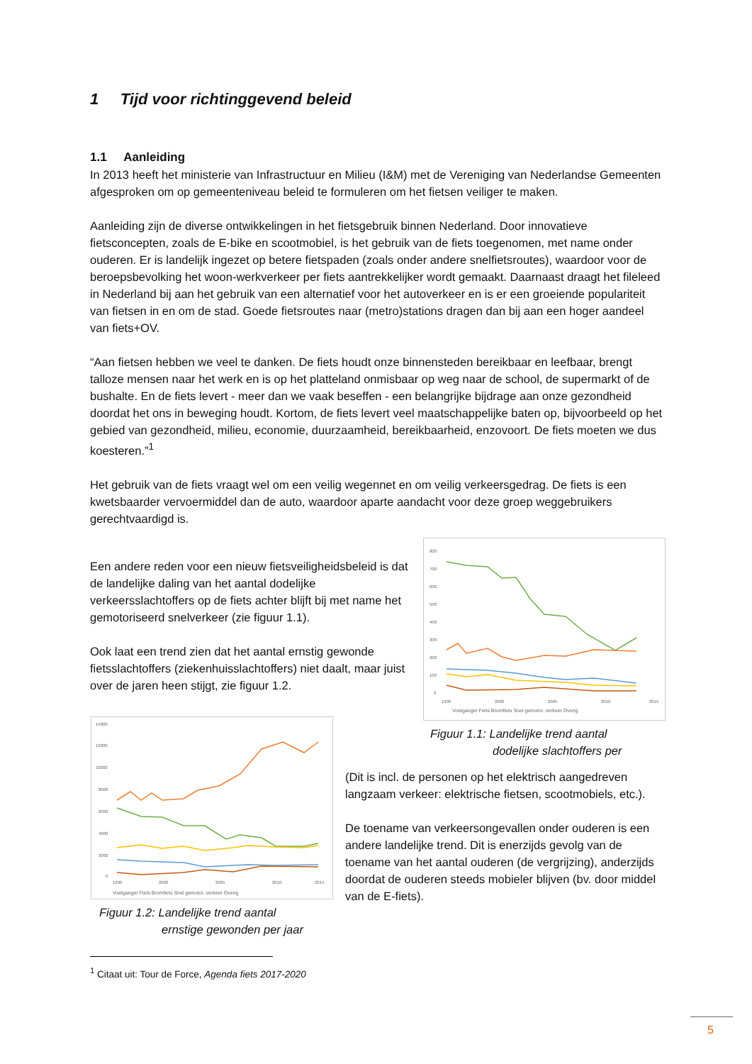1 Tijd voor richtinggevend beleid
1.1 Aanleiding
In 2013 heeft het ministerie van Infrastructuur en Milieu (I&M) met de Vereniging van Nederlandse Gemeenten afgesproken om op gemeenteniveau beleid te formuleren om het fietsen veiliger te maken.
Aanleiding zijn de diverse ontwikkelingen in het fietsgebruik binnen Nederland. Door innovatieve fietsconcepten, zoals de E-bike en scootmobiel, is het gebruik van de fiets toegenomen, met name onder ouderen. Er is landelijk ingezet op betere fietspaden (zoals onder andere snelfietsroutes), waardoor voor de beroepsbevolking het woon-werkverkeer per fiets aantrekkelijker wordt gemaakt. Daarnaast draagt het fileleed in Nederland bij aan het gebruik van een alternatief voor het autover­keer en is er een groeiende populariteit van fietsen in en om de stad. Goede fietsroutes naar (metro)stations dragen dan bij aan een hoger aandeel van fiets+OV.
“Aan fietsen hebben we veel te danken. De fiets houdt onze binnensteden bereikbaar en leefbaar, brengt talloze mensen naar het werk en is op het platteland onmisbaar op weg naar de school, de supermarkt of de bushalte. En de fiets levert - meer dan we vaak beseffen - een belangrijke bijdrage aan onze gezondheid doordat het ons in beweging houdt. Kortom, de fiets levert veel maatschappe­lijke baten op, bijvoorbeeld op het gebied van gezondheid, milieu, economie, duurzaamheid, bereikbaarheid, enzovoort. De fiets moeten we dus koesteren.”<sup>1</sup>
Het gebruik van de fiets vraagt wel om een veilig wegennet en om veilig verkeersgedrag. De fiets is een kwetsbaarder vervoermiddel dan de auto, waardoor aparte aandacht voor deze groep weggebruikers gerechtvaardigd is.
Een andere reden voor een nieuw fietsveiligheidsbeleid is dat de landelijke daling van het aantal dodelijke verkeersslachtoffers op de fiets achter blijft bij met name het gemotoriseerd snelverkeer (zie figuur 1.1).
Ook laat een trend zien dat het aantal ernstig gewonde fietsslachtoffers (ziekenhuisslachtoffers) niet daalt, maar juist over de jaren heen stijgt, zie figuur 1.2.
800
700
600
500
400
300
200
100
0
1996
2000
2005
2010
2015
Voetganger Fiets Bromfiets Snel gemotor. verkeer Overig
Figuur 1.1: Landelijke trend aantal
dodelijke slachtoffers per
14000
12000
10000
8000
6000
4000
2000
0
1996
2000
2005
2010
2014
Voetganger Fiets Bromfiets Snel gemotor. verkeer Overig
Figuur 1.2: Landelijke trend aantal
ernstige gewonden per jaar
(Dit is incl. de personen op het elektrisch aangedreven langzaam verkeer: elektrische fietsen, scootmobiels, etc.).
De toename van verkeersongevallen onder ouderen is een andere landelijke trend. Dit is enerzijds gevolg van de toename van het aantal ouderen (de vergrijzing), anderzijds doordat de ouderen steeds mobieler blijven (bv. door middel van de E-fiets).
<sup>1</sup> Citaat uit: Tour de Force, Agenda fiets 2017-2020
5